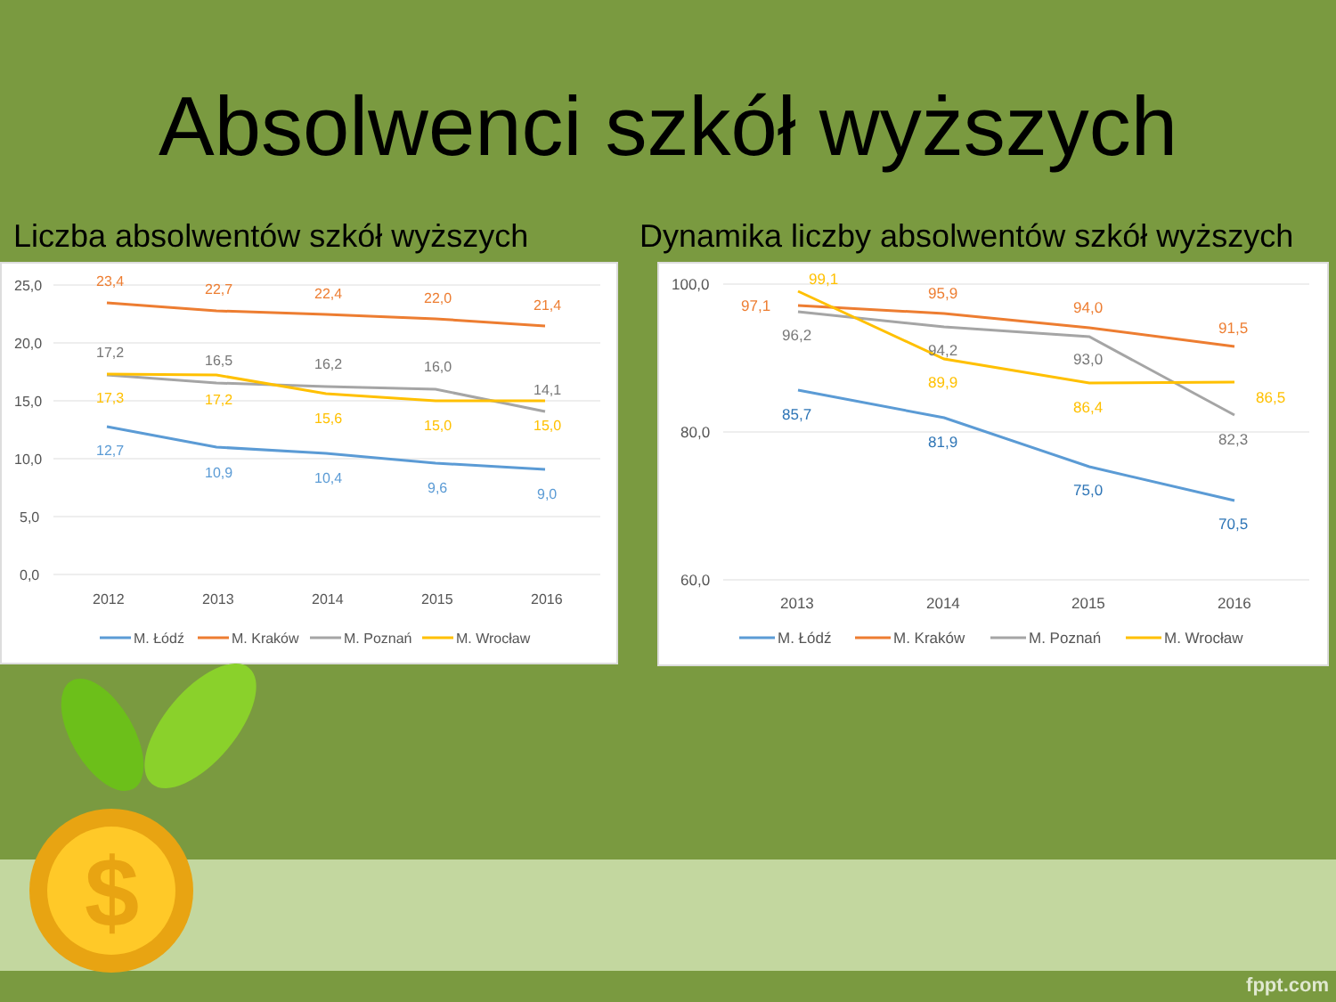Absolwenci szkół wyższych
Liczba absolwentów szkół wyższych
Dynamika liczby absolwentów szkół wyższych
25,0
20,0
15,0
10,0
5,0
0,0
2012
2013
2014
2015
2016
23,4
22,7
22,4
22,0
21,4
17,2
16,5
16,2
16,0
14,1
17,3
17,2
15,6
15,0
15,0
12,7
10,9
10,4
9,6
9,0
M. Łódź
M. Kraków
M. Poznań
M. Wrocław
100,0
80,0
60,0
2013
2014
2015
2016
97,1
95,9
94,0
91,5
96,2
94,2
93,0
82,3
99,1
89,9
86,4
86,5
85,7
81,9
75,0
70,5
M. Łódź
M. Kraków
M. Poznań
M. Wrocław
$
fppt.com